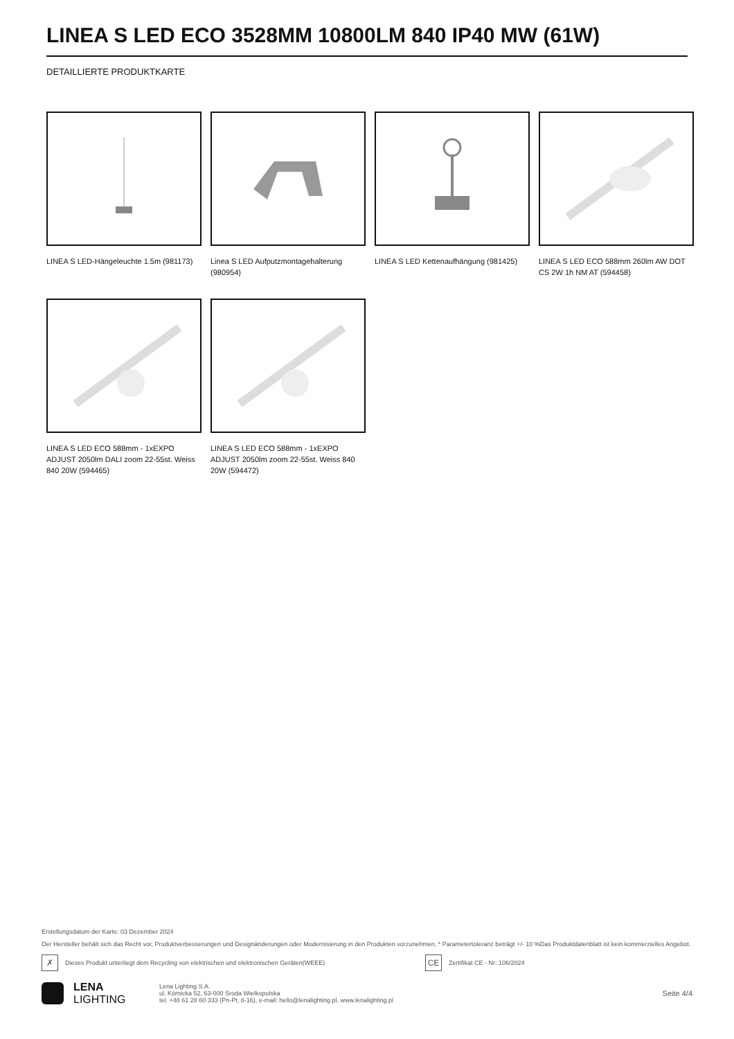LINEA S LED ECO 3528MM 10800LM 840 IP40 MW (61W)
DETAILLIERTE PRODUKTKARTE
LINEA S LED-Hängeleuchte 1.5m (981173)
Linea S LED Aufputzmontagehalterung (980954)
LINEA S LED Kettenaufhängung (981425)
LINEA S LED ECO 588mm 260lm AW DOT CS 2W 1h NM AT (594458)
LINEA S LED ECO 588mm - 1xEXPO ADJUST 2050lm DALI zoom 22-55st. Weiss 840 20W (594465)
LINEA S LED ECO 588mm - 1xEXPO ADJUST 2050lm zoom 22-55st. Weiss 840 20W (594472)
Erstellungsdatum der Karte: 03 Dezember 2024
Der Hersteller behält sich das Recht vor, Produktverbesserungen und Designänderungen oder Modernisierung in den Produkten vorzunehmen. * Parametertoleranz beträgt +/- 10 %Das Produktdatenblatt ist kein kommerzielles Angebot.
✗ Dieses Produkt unterliegt dem Recycling von elektrischen und elektronischen Geräten(WEEE) CE Zertifikat CE - Nr: 106/2024
LENA
LIGHTING
Lena Lighting S.A.
ul. Kórnicka 52, 63-000 Środa Wielkopolska
tel. +48 61 28 60 333 (Pn-Pt, 8-16), e-mail: hello@lenalighting.pl, www.lenalighting.pl
Seite 4/4